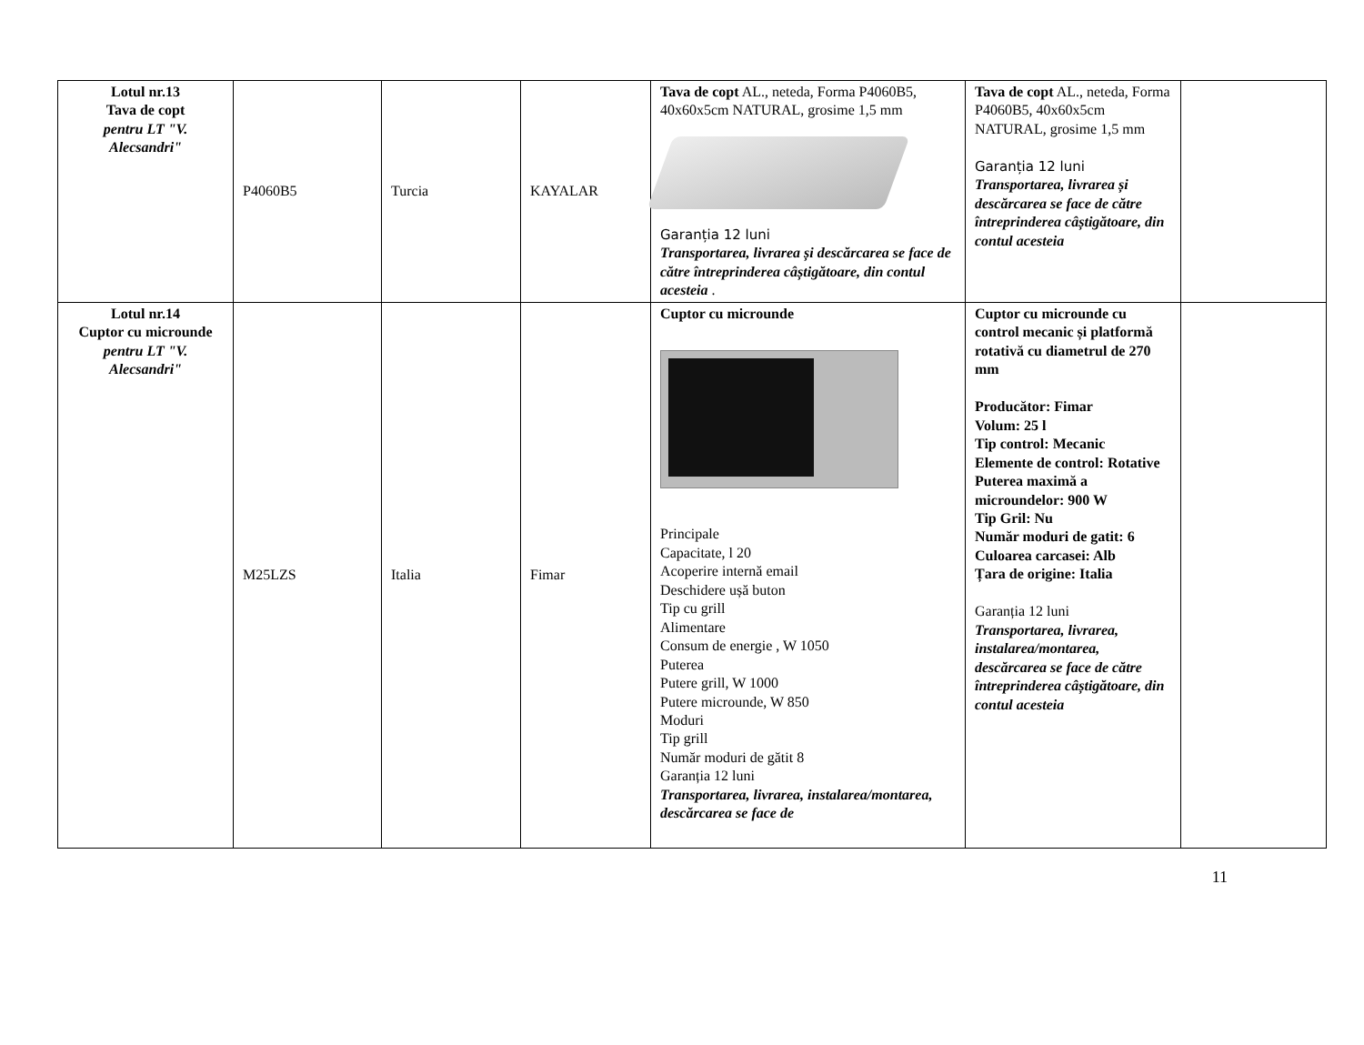| Lotul nr.13 Tava de copt pentru LT "V. Alecsandri" | P4060B5 | Turcia | KAYALAR | Tava de copt AL., neteda, Forma P4060B5, 40x60x5cm NATURAL, grosime 1,5 mm Garanția 12 luni Transportarea, livrarea și descărcarea se face de către întreprinderea câștigătoare, din contul acesteia . | Tava de copt AL., neteda, Forma P4060B5, 40x60x5cm NATURAL, grosime 1,5 mm Garanția 12 luni Transportarea, livrarea și descărcarea se face de către întreprinderea câștigătoare, din contul acesteia | |
| Lotul nr.14 Cuptor cu microunde pentru LT "V. Alecsandri" | M25LZS | Italia | Fimar | Cuptor cu microunde Principale Capacitate, l 20 Acoperire internă email Deschidere ușă buton Tip cu grill Alimentare Consum de energie , W 1050 Puterea Putere grill, W 1000 Putere microunde, W 850 Moduri Tip grill Număr moduri de gătit 8 Garanția 12 luni Transportarea, livrarea, instalarea/montarea, descărcarea se face de | Cuptor cu microunde cu control mecanic și platformă rotativă cu diametrul de 270 mm Producător: Fimar Volum: 25 l Tip control: Mecanic Elemente de control: Rotative Puterea maximă a microundelor: 900 W Tip Gril: Nu Număr moduri de gatit: 6 Culoarea carcasei: Alb Țara de origine: Italia Garanția 12 luni Transportarea, livrarea, instalarea/montarea, descărcarea se face de către întreprinderea câștigătoare, din contul acesteia | |
11